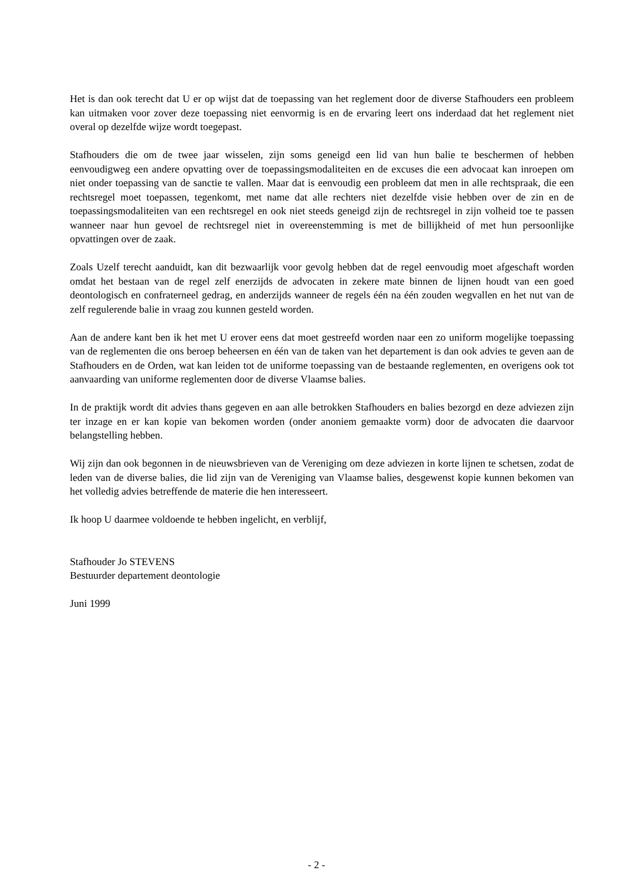Het is dan ook terecht dat U er op wijst dat de toepassing van het reglement door de diverse Stafhouders een probleem kan uitmaken voor zover deze toepassing niet eenvormig is en de ervaring leert ons inderdaad dat het reglement niet overal op dezelfde wijze wordt toegepast.
Stafhouders die om de twee jaar wisselen, zijn soms geneigd een lid van hun balie te beschermen of hebben eenvoudigweg een andere opvatting over de toepassingsmodaliteiten en de excuses die een advocaat kan inroepen om niet onder toepassing van de sanctie te vallen. Maar dat is eenvoudig een probleem dat men in alle rechtspraak, die een rechtsregel moet toepassen, tegenkomt, met name dat alle rechters niet dezelfde visie hebben over de zin en de toepassingsmodaliteiten van een rechtsregel en ook niet steeds geneigd zijn de rechtsregel in zijn volheid toe te passen wanneer naar hun gevoel de rechtsregel niet in overeenstemming is met de billijkheid of met hun persoonlijke opvattingen over de zaak.
Zoals Uzelf terecht aanduidt, kan dit bezwaarlijk voor gevolg hebben dat de regel eenvoudig moet afgeschaft worden omdat het bestaan van de regel zelf enerzijds de advocaten in zekere mate binnen de lijnen houdt van een goed deontologisch en confraterneel gedrag, en anderzijds wanneer de regels één na één zouden wegvallen en het nut van de zelf regulerende balie in vraag zou kunnen gesteld worden.
Aan de andere kant ben ik het met U erover eens dat moet gestreefd worden naar een zo uniform mogelijke toepassing van de reglementen die ons beroep beheersen en één van de taken van het departement is dan ook advies te geven aan de Stafhouders en de Orden, wat kan leiden tot de uniforme toepassing van de bestaande reglementen, en overigens ook tot aanvaarding van uniforme reglementen door de diverse Vlaamse balies.
In de praktijk wordt dit advies thans gegeven en aan alle betrokken Stafhouders en balies bezorgd en deze adviezen zijn ter inzage en er kan kopie van bekomen worden (onder anoniem gemaakte vorm) door de advocaten die daarvoor belangstelling hebben.
Wij zijn dan ook begonnen in de nieuwsbrieven van de Vereniging om deze adviezen in korte lijnen te schetsen, zodat de leden van de diverse balies, die lid zijn van de Vereniging van Vlaamse balies, desgewenst kopie kunnen bekomen van het volledig advies betreffende de materie die hen interesseert.
Ik hoop U daarmee voldoende te hebben ingelicht, en verblijf,
Stafhouder Jo STEVENS
Bestuurder departement deontologie
Juni 1999
- 2 -